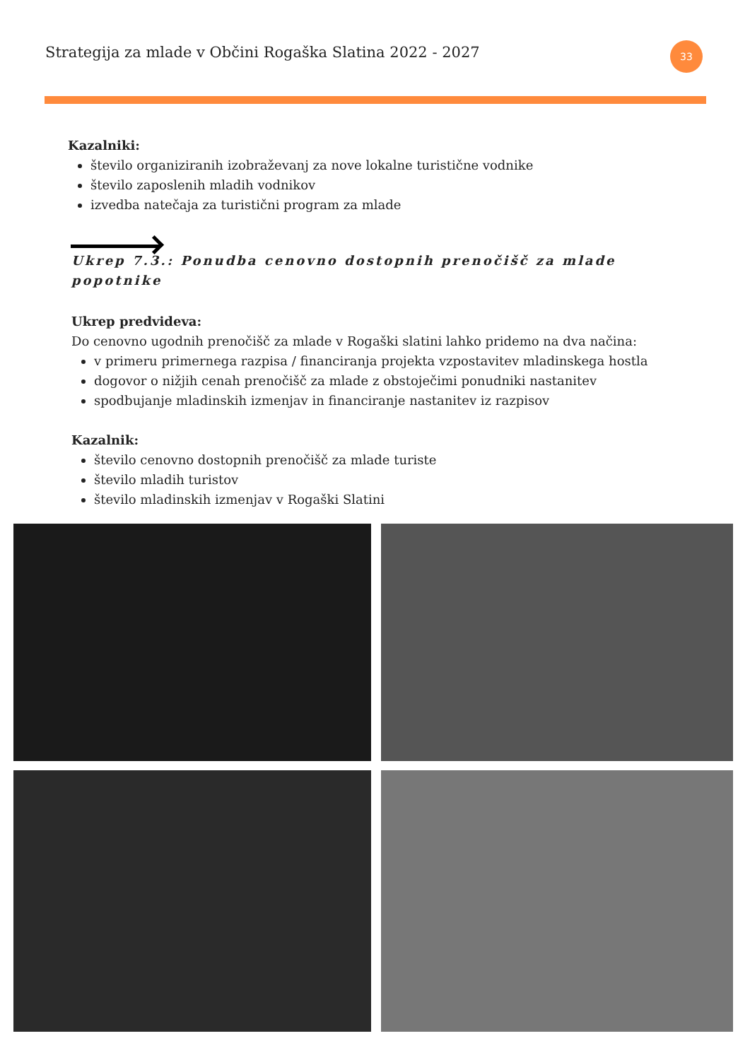Strategija za mlade v Občini Rogaška Slatina 2022 - 2027
33
Kazalniki:
število organiziranih izobraževanj za nove lokalne turistične vodnike
število zaposlenih mladih vodnikov
izvedba natečaja za turistični program za mlade
Ukrep 7.3.: Ponudba cenovno dostopnih prenočišč za mlade popotnike
Ukrep predvideva:
Do cenovno ugodnih prenočišč za mlade v Rogaški slatini lahko pridemo na dva načina:
v primeru primernega razpisa / financiranja projekta vzpostavitev mladinskega hostla
dogovor o nižjih cenah prenočišč za mlade z obstoječimi ponudniki nastanitev
spodbujanje mladinskih izmenjav in financiranje nastanitev iz razpisov
Kazalnik:
število cenovno dostopnih prenočišč za mlade turiste
število mladih turistov
število mladinskih izmenjav v Rogaški Slatini